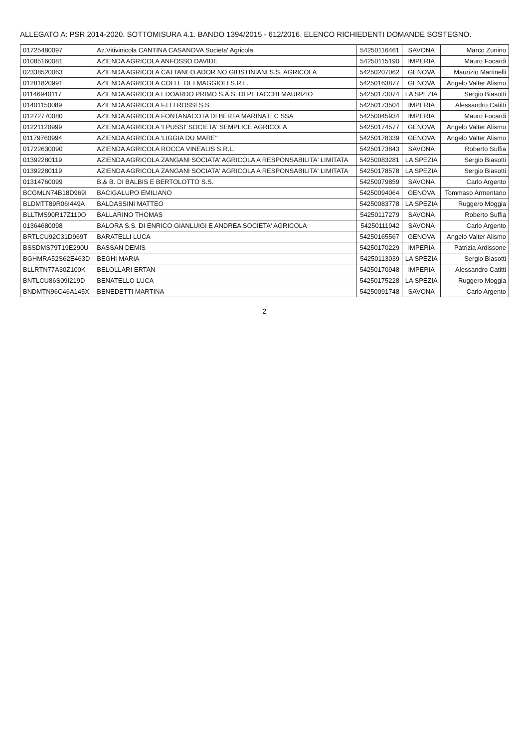ALLEGATO A: PSR 2014-2020. SOTTOMISURA 4.1. BANDO 1394/2015 - 612/2016. ELENCO RICHIEDENTI DOMANDE SOSTEGNO.
| 01725480097 | Az.Vitivinicola CANTINA CASANOVA Societa' Agricola | 54250116461 | SAVONA | Marco Zunino |
| 01085160081 | AZIENDA AGRICOLA ANFOSSO DAVIDE | 54250115190 | IMPERIA | Mauro Focardi |
| 02338520063 | AZIENDA AGRICOLA CATTANEO ADOR NO GIUSTINIANI S.S. AGRICOLA | 54250207062 | GENOVA | Maurizio Martinelli |
| 01281820991 | AZIENDA AGRICOLA COLLE DEI MAGGIOLI S.R.L. | 54250163877 | GENOVA | Angelo Valter Alismo |
| 01146940117 | AZIENDA AGRICOLA EDOARDO PRIMO S.A.S. DI PETACCHI MAURIZIO | 54250173074 | LA SPEZIA | Sergio Biasotti |
| 01401150089 | AZIENDA AGRICOLA F.LLI ROSSI S.S. | 54250173504 | IMPERIA | Alessandro Catitti |
| 01272770080 | AZIENDA AGRICOLA FONTANACOTA DI BERTA MARINA E C SSA | 54250045934 | IMPERIA | Mauro Focardi |
| 01221120999 | AZIENDA AGRICOLA 'I PUSSI' SOCIETA' SEMPLICE AGRICOLA | 54250174577 | GENOVA | Angelo Valter Alismo |
| 01179760994 | AZIENDA AGRICOLA 'LIGGIA DU MARE'' | 54250178339 | GENOVA | Angelo Valter Alismo |
| 01722630090 | AZIENDA AGRICOLA ROCCA VINEALIS S.R.L. | 54250173843 | SAVONA | Roberto Suffia |
| 01392280119 | AZIENDA AGRICOLA ZANGANI SOCIATA' AGRICOLA A RESPONSABILITA' LIMITATA | 54250083281 | LA SPEZIA | Sergio Biasotti |
| 01392280119 | AZIENDA AGRICOLA ZANGANI SOCIATA' AGRICOLA A RESPONSABILITA' LIMITATA | 54250178578 | LA SPEZIA | Sergio Biasotti |
| 01314760099 | B.& B. DI BALBIS E BERTOLOTTO S.S. | 54250079859 | SAVONA | Carlo Argento |
| BCGMLN74B18D969I | BACIGALUPO EMILIANO | 54250094064 | GENOVA | Tommaso Armentano |
| BLDMTT89R06I449A | BALDASSINI MATTEO | 54250083778 | LA SPEZIA | Ruggero Moggia |
| BLLTMS90R17Z110O | BALLARINO THOMAS | 54250117279 | SAVONA | Roberto Suffia |
| 01364680098 | BALORA S.S. DI ENRICO GIANLUIGI E ANDREA SOCIETA' AGRICOLA | 54250111942 | SAVONA | Carlo Argento |
| BRTLCU92C31D969T | BARATELLI LUCA | 54250165567 | GENOVA | Angelo Valter Alismo |
| BSSDMS79T19E290U | BASSAN DEMIS | 54250170229 | IMPERIA | Patrizia Ardissone |
| BGHMRA52S62E463D | BEGHI MARIA | 54250113039 | LA SPEZIA | Sergio Biasotti |
| BLLRTN77A30Z100K | BELOLLARI ERTAN | 54250170948 | IMPERIA | Alessandro Catitti |
| BNTLCU86S09I219D | BENATELLO LUCA | 54250175228 | LA SPEZIA | Ruggero Moggia |
| BNDMTN96C46A145X | BENEDETTI MARTINA | 54250091748 | SAVONA | Carlo Argento |
2